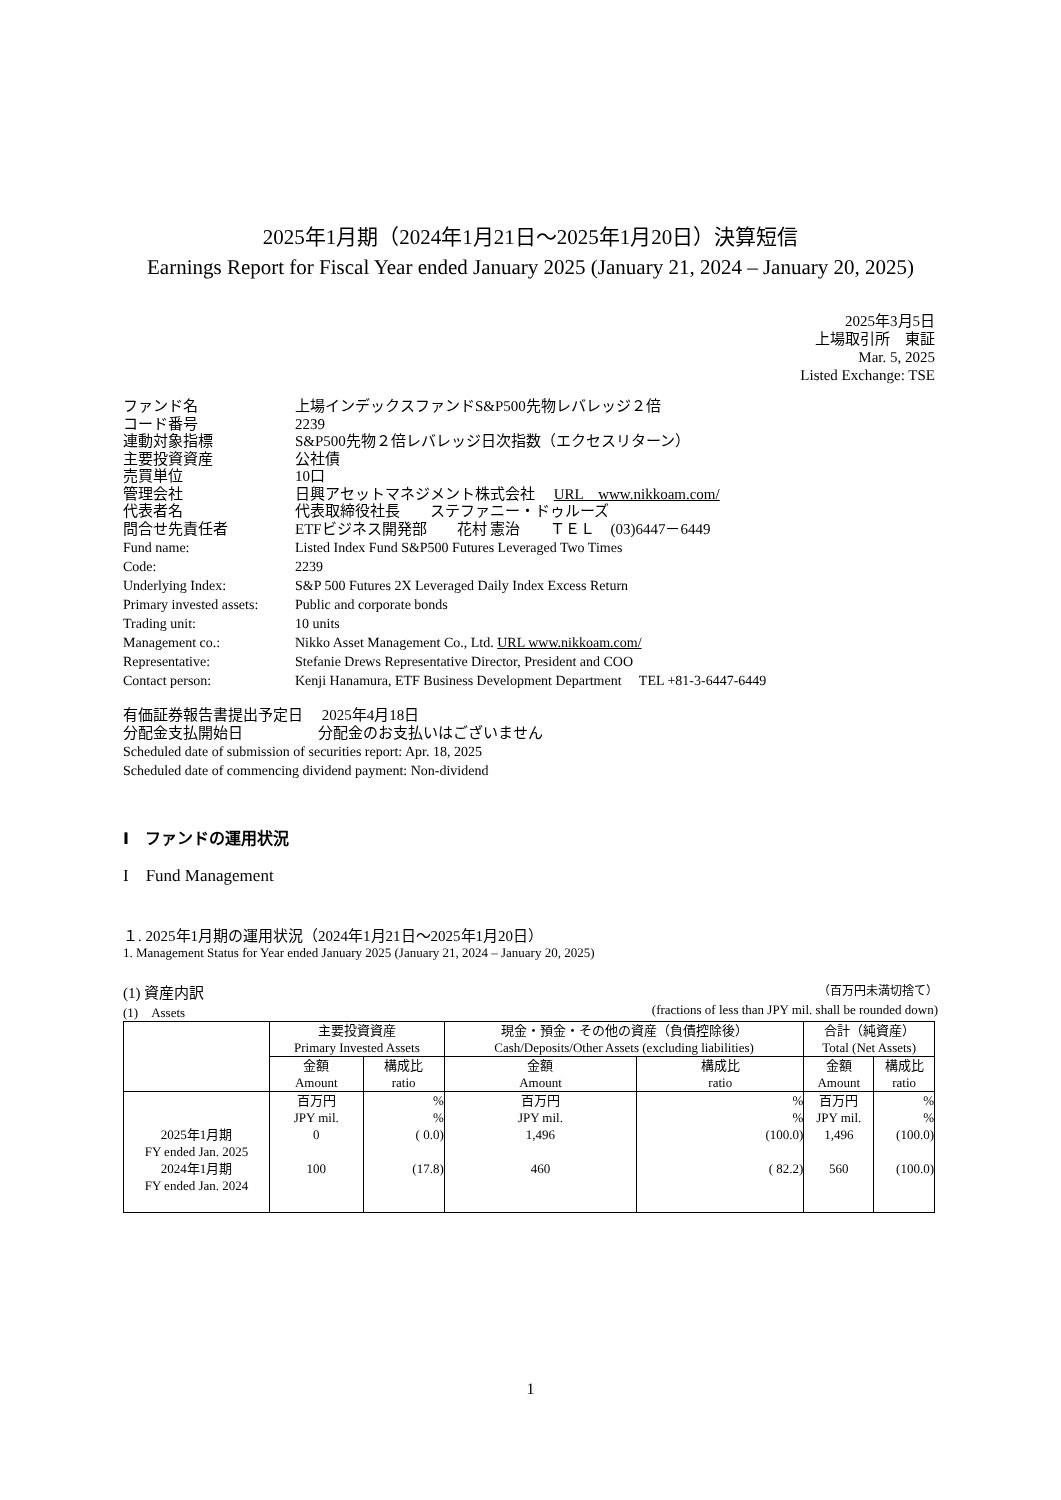2025年1月期（2024年1月21日～2025年1月20日）決算短信
Earnings Report for Fiscal Year ended January 2025 (January 21, 2024 – January 20, 2025)
2025年3月5日
上場取引所　東証
Mar. 5, 2025
Listed Exchange: TSE
| ファンド名 | 上場インデックスファンドS&P500先物レバレッジ２倍 |
| コード番号 | 2239 |
| 連動対象指標 | S&P500先物２倍レバレッジ日次指数（エクセスリターン） |
| 主要投資資産 | 公社債 |
| 売買単位 | 10口 |
| 管理会社 | 日興アセットマネジメント株式会社 URL www.nikkoam.com/ |
| 代表者名 | 代表取締役社長 ステファニー・ドゥルーズ |
| 問合せ先責任者 | ETFビジネス開発部 花村 憲治 ＴＥＬ (03)6447－6449 |
| Fund name: | Listed Index Fund S&P500 Futures Leveraged Two Times |
| Code: | 2239 |
| Underlying Index: | S&P 500 Futures 2X Leveraged Daily Index Excess Return |
| Primary invested assets: | Public and corporate bonds |
| Trading unit: | 10 units |
| Management co.: | Nikko Asset Management Co., Ltd. URL www.nikkoam.com/ |
| Representative: | Stefanie Drews Representative Director, President and COO |
| Contact person: | Kenji Hanamura, ETF Business Development Department TEL +81-3-6447-6449 |
有価証券報告書提出予定日　 2025年4月18日
分配金支払開始日　　　　　分配金のお支払いはございません
Scheduled date of submission of securities report: Apr. 18, 2025
Scheduled date of commencing dividend payment: Non-dividend
Ⅰ　ファンドの運用状況
I　Fund Management
１. 2025年1月期の運用状況（2024年1月21日～2025年1月20日）
1. Management Status for Year ended January 2025 (January 21, 2024 – January 20, 2025)
(1) 資産内訳 （百万円未満切捨て）
(1)　Assets (fractions of less than JPY mil. shall be rounded down)
| | 主要投資資産 Primary Invested Assets | | 現金・預金・その他の資産（負債控除後） Cash/Deposits/Other Assets (excluding liabilities) | | 合計（純資産） Total (Net Assets) | |
| --- | --- | --- | --- | --- | --- | --- |
| | 金額 Amount | 構成比 ratio | 金額 Amount | 構成比 ratio | 金額 Amount | 構成比 ratio |
| 2025年1月期 FY ended Jan. 2025 2024年1月期 FY ended Jan. 2024 | 百万円 JPY mil. 0 100 | % % ( 0.0) (17.8) | 百万円 JPY mil. 1,496 460 | % % (100.0) ( 82.2) | 百万円 JPY mil. 1,496 560 | % % (100.0) (100.0) |
1